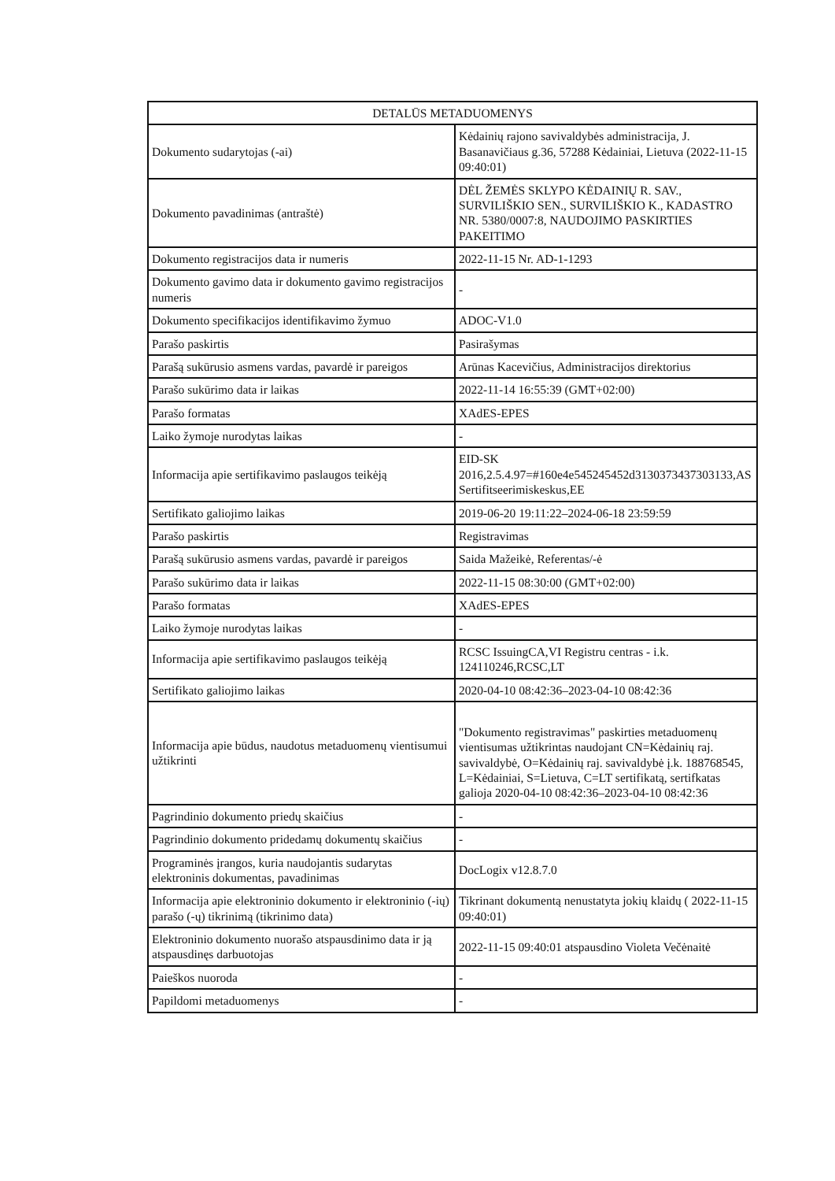| DETALŪS METADUOMENYS | |
| --- | --- |
| Dokumento sudarytojas (-ai) | Kėdainių rajono savivaldybės administracija, J. Basanavičiaus g.36, 57288 Kėdainiai, Lietuva (2022-11-15 09:40:01) |
| Dokumento pavadinimas (antraštė) | DĖL ŽEMĖS SKLYPO KĖDAINIŲ R. SAV., SURVILIŠKIO SEN., SURVILIŠKIO K., KADASTRO NR. 5380/0007:8, NAUDOJIMO PASKIRTIES PAKEITIMO |
| Dokumento registracijos data ir numeris | 2022-11-15 Nr. AD-1-1293 |
| Dokumento gavimo data ir dokumento gavimo registracijos numeris | - |
| Dokumento specifikacijos identifikavimo žymuo | ADOC-V1.0 |
| Parašo paskirtis | Pasirašymas |
| Parašą sukūrusio asmens vardas, pavardė ir pareigos | Arūnas Kacevičius, Administracijos direktorius |
| Parašo sukūrimo data ir laikas | 2022-11-14 16:55:39 (GMT+02:00) |
| Parašo formatas | XAdES-EPES |
| Laiko žymoje nurodytas laikas | - |
| Informacija apie sertifikavimo paslaugos teikėją | EID-SK 2016,2.5.4.97=#160e4e545245452d3130373437303133,AS Sertifitseerimiskeskus,EE |
| Sertifikato galiojimo laikas | 2019-06-20 19:11:22–2024-06-18 23:59:59 |
| Parašo paskirtis | Registravimas |
| Parašą sukūrusio asmens vardas, pavardė ir pareigos | Saida Mažeikė, Referentas/-ė |
| Parašo sukūrimo data ir laikas | 2022-11-15 08:30:00 (GMT+02:00) |
| Parašo formatas | XAdES-EPES |
| Laiko žymoje nurodytas laikas | - |
| Informacija apie sertifikavimo paslaugos teikėją | RCSC IssuingCA,VI Registru centras - i.k. 124110246,RCSC,LT |
| Sertifikato galiojimo laikas | 2020-04-10 08:42:36–2023-04-10 08:42:36 |
| Informacija apie būdus, naudotus metaduomenų vientisumui užtikrinti | "Dokumento registravimas" paskirties metaduomenų vientisumas užtikrintas naudojant CN=Kėdainių raj. savivaldybė, O=Kėdainių raj. savivaldybė į.k. 188768545, L=Kėdainiai, S=Lietuva, C=LT sertifikatą, sertifkatas galioja 2020-04-10 08:42:36–2023-04-10 08:42:36 |
| Pagrindinio dokumento priedų skaičius | - |
| Pagrindinio dokumento pridedamų dokumentų skaičius | - |
| Programinės įrangos, kuria naudojantis sudarytas elektroninis dokumentas, pavadinimas | DocLogix v12.8.7.0 |
| Informacija apie elektroninio dokumento ir elektroninio (-ių) parašo (-ų) tikrinimą (tikrinimo data) | Tikrinant dokumentą nenustatyta jokių klaidų ( 2022-11-15 09:40:01) |
| Elektroninio dokumento nuorašo atspausdinimo data ir ją atspausdinęs darbuotojas | 2022-11-15 09:40:01 atspausdino Violeta Večėnaitė |
| Paieškos nuoroda | - |
| Papildomi metaduomenys | - |